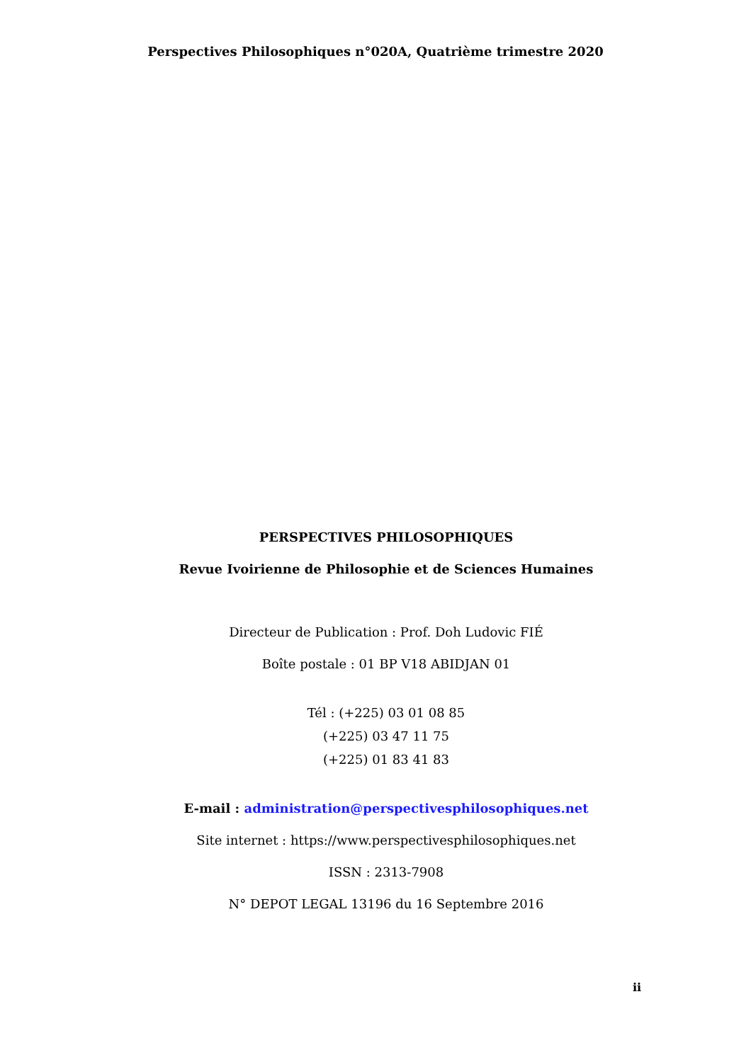Perspectives Philosophiques n°020A, Quatrième trimestre 2020
PERSPECTIVES PHILOSOPHIQUES
Revue Ivoirienne de Philosophie et de Sciences Humaines
Directeur de Publication : Prof. Doh Ludovic FIÉ
Boîte postale : 01 BP V18 ABIDJAN 01
Tél : (+225) 03 01 08 85
(+225) 03 47 11 75
(+225) 01 83 41 83
E-mail : administration@perspectivesphilosophiques.net
Site internet : https://www.perspectivesphilosophiques.net
ISSN : 2313-7908
N° DEPOT LEGAL 13196 du 16 Septembre 2016
ii